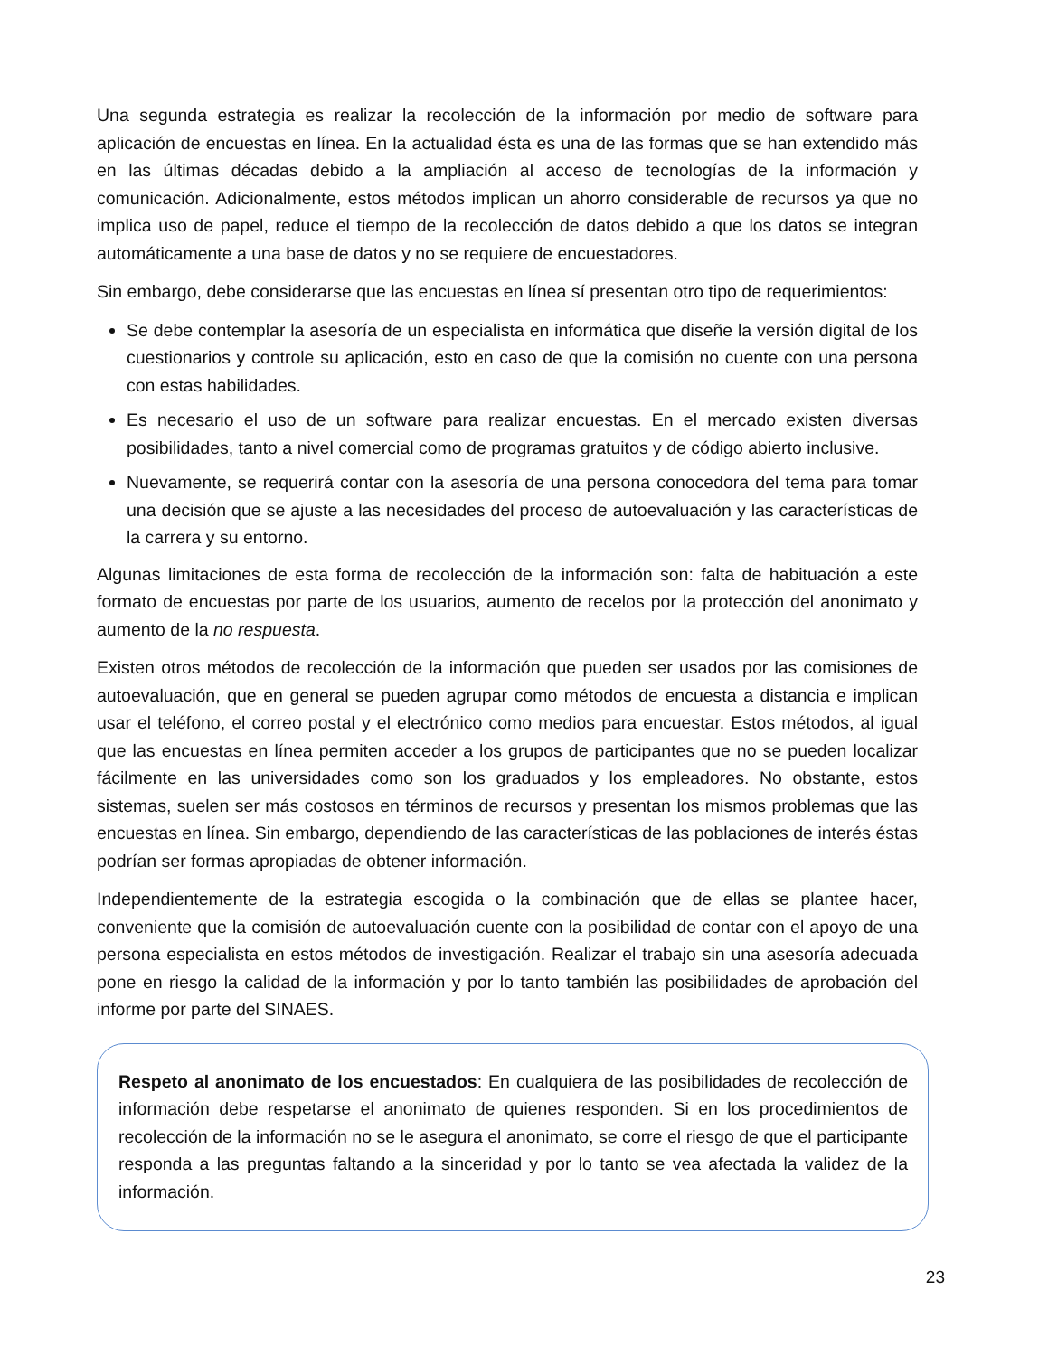Una segunda estrategia es realizar la recolección de la información por medio de software para aplicación de encuestas en línea. En la actualidad ésta es una de las formas que se han extendido más en las últimas décadas debido a la ampliación al acceso de tecnologías de la información y comunicación. Adicionalmente, estos métodos implican un ahorro considerable de recursos ya que no implica uso de papel, reduce el tiempo de la recolección de datos debido a que los datos se integran automáticamente a una base de datos y no se requiere de encuestadores.
Sin embargo, debe considerarse que las encuestas en línea sí presentan otro tipo de requerimientos:
Se debe contemplar la asesoría de un especialista en informática que diseñe la versión digital de los cuestionarios y controle su aplicación, esto en caso de que la comisión no cuente con una persona con estas habilidades.
Es necesario el uso de un software para realizar encuestas. En el mercado existen diversas posibilidades, tanto a nivel comercial como de programas gratuitos y de código abierto inclusive.
Nuevamente, se requerirá contar con la asesoría de una persona conocedora del tema para tomar una decisión que se ajuste a las necesidades del proceso de autoevaluación y las características de la carrera y su entorno.
Algunas limitaciones de esta forma de recolección de la información son: falta de habituación a este formato de encuestas por parte de los usuarios, aumento de recelos por la protección del anonimato y aumento de la no respuesta.
Existen otros métodos de recolección de la información que pueden ser usados por las comisiones de autoevaluación, que en general se pueden agrupar como métodos de encuesta a distancia e implican usar el teléfono, el correo postal y el electrónico como medios para encuestar. Estos métodos, al igual que las encuestas en línea permiten acceder a los grupos de participantes que no se pueden localizar fácilmente en las universidades como son los graduados y los empleadores. No obstante, estos sistemas, suelen ser más costosos en términos de recursos y presentan los mismos problemas que las encuestas en línea. Sin embargo, dependiendo de las características de las poblaciones de interés éstas podrían ser formas apropiadas de obtener información.
Independientemente de la estrategia escogida o la combinación que de ellas se plantee hacer, conveniente que la comisión de autoevaluación cuente con la posibilidad de contar con el apoyo de una persona especialista en estos métodos de investigación. Realizar el trabajo sin una asesoría adecuada pone en riesgo la calidad de la información y por lo tanto también las posibilidades de aprobación del informe por parte del SINAES.
Respeto al anonimato de los encuestados: En cualquiera de las posibilidades de recolección de información debe respetarse el anonimato de quienes responden. Si en los procedimientos de recolección de la información no se le asegura el anonimato, se corre el riesgo de que el participante responda a las preguntas faltando a la sinceridad y por lo tanto se vea afectada la validez de la información.
23